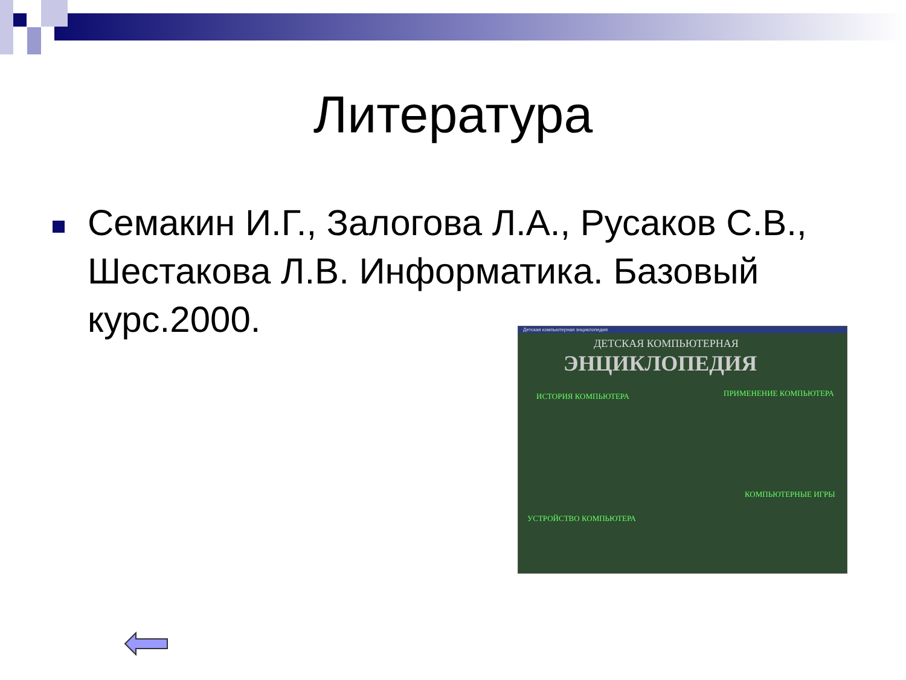Литература
Семакин И.Г., Залогова Л.А., Русаков С.В., Шестакова Л.В. Информатика. Базовый курс.2000.
Детская компьютерная энциклопедия
ДЕТСКАЯ КОМПЬЮТЕРНАЯ
ЭНЦИКЛОПЕДИЯ
ИСТОРИЯ КОМПЬЮТЕРА ПРИМЕНЕНИЕ КОМПЬЮТЕРА
КОМПЬЮТЕРНЫЕ ИГРЫ
УСТРОЙСТВО КОМПЬЮТЕРА